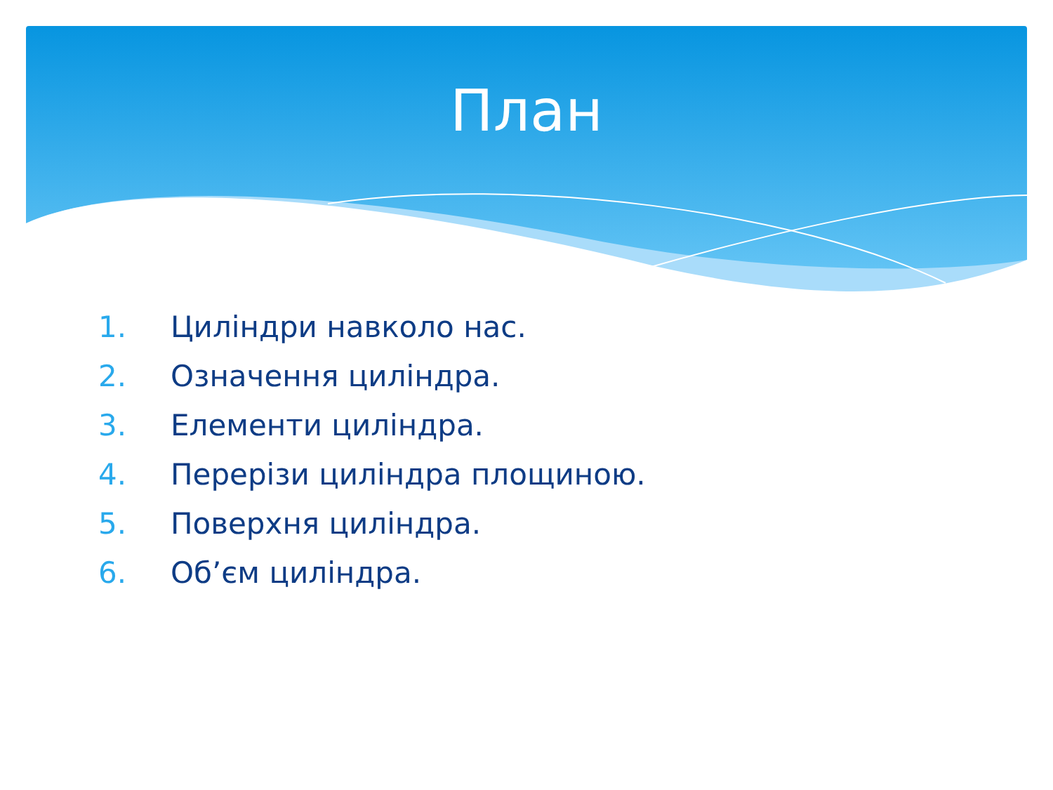План
1. Циліндри навколо нас.
2. Означення циліндра.
3. Елементи циліндра.
4. Перерізи циліндра площиною.
5. Поверхня циліндра.
6. Об’єм циліндра.